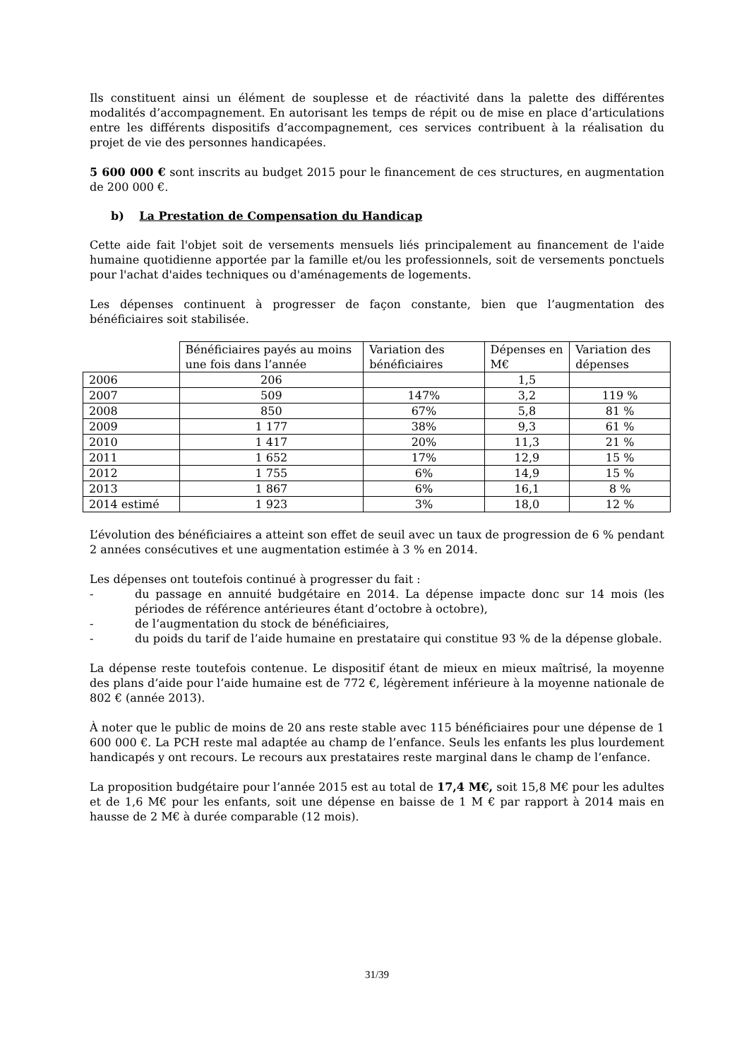Ils constituent ainsi un élément de souplesse et de réactivité dans la palette des différentes modalités d’accompagnement. En autorisant les temps de répit ou de mise en place d’articulations entre les différents dispositifs d’accompagnement, ces services contribuent à la réalisation du projet de vie des personnes handicapées.
5 600 000 € sont inscrits au budget 2015 pour le financement de ces structures, en augmentation de 200 000 €.
b) La Prestation de Compensation du Handicap
Cette aide fait l'objet soit de versements mensuels liés principalement au financement de l'aide humaine quotidienne apportée par la famille et/ou les professionnels, soit de versements ponctuels pour l'achat d'aides techniques ou d'aménagements de logements.
Les dépenses continuent à progresser de façon constante, bien que l’augmentation des bénéficiaires soit stabilisée.
| | Bénéficiaires payés au moins une fois dans l’année | Variation des bénéficiaires | Dépenses en M€ | Variation des dépenses |
| --- | --- | --- | --- | --- |
| 2006 | 206 | | 1,5 | |
| 2007 | 509 | 147% | 3,2 | 119 % |
| 2008 | 850 | 67% | 5,8 | 81 % |
| 2009 | 1 177 | 38% | 9,3 | 61 % |
| 2010 | 1 417 | 20% | 11,3 | 21 % |
| 2011 | 1 652 | 17% | 12,9 | 15 % |
| 2012 | 1 755 | 6% | 14,9 | 15 % |
| 2013 | 1 867 | 6% | 16,1 | 8 % |
| 2014 estimé | 1 923 | 3% | 18,0 | 12 % |
L’évolution des bénéficiaires a atteint son effet de seuil avec un taux de progression de 6 % pendant 2 années consécutives et une augmentation estimée à 3 % en 2014.
Les dépenses ont toutefois continué à progresser du fait :
- du passage en annuité budgétaire en 2014. La dépense impacte donc sur 14 mois (les périodes de référence antérieures étant d’octobre à octobre),
- de l’augmentation du stock de bénéficiaires,
- du poids du tarif de l’aide humaine en prestataire qui constitue 93 % de la dépense globale.
La dépense reste toutefois contenue. Le dispositif étant de mieux en mieux maîtrisé, la moyenne des plans d’aide pour l’aide humaine est de 772 €, légèrement inférieure à la moyenne nationale de 802 € (année 2013).
À noter que le public de moins de 20 ans reste stable avec 115 bénéficiaires pour une dépense de 1 600 000 €. La PCH reste mal adaptée au champ de l’enfance. Seuls les enfants les plus lourdement handicapés y ont recours. Le recours aux prestataires reste marginal dans le champ de l’enfance.
La proposition budgétaire pour l’année 2015 est au total de 17,4 M€, soit 15,8 M€ pour les adultes et de 1,6 M€ pour les enfants, soit une dépense en baisse de 1 M € par rapport à 2014 mais en hausse de 2 M€ à durée comparable (12 mois).
31/39